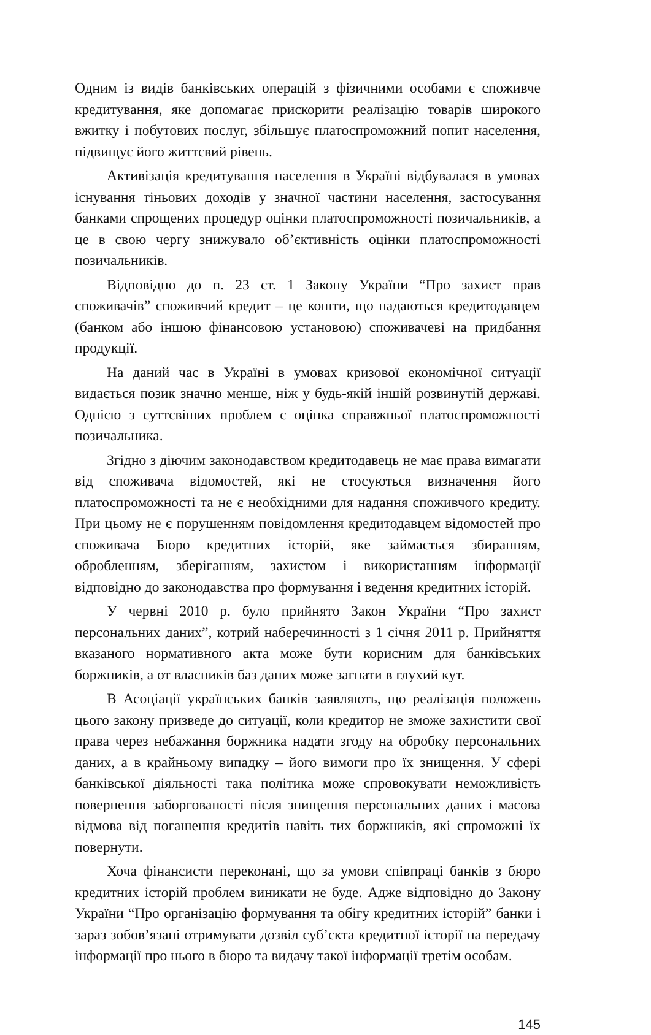Одним із видів банківських операцій з фізичними особами є споживче кредитування, яке допомагає прискорити реалізацію товарів широкого вжитку і побутових послуг, збільшує платоспроможний попит населення, підвищує його життєвий рівень.
Активізація кредитування населення в Україні відбувалася в умовах існування тіньових доходів у значної частини населення, застосування банками спрощених процедур оцінки платоспроможності позичальників, а це в свою чергу знижувало об’єктивність оцінки платоспроможності позичальників.
Відповідно до п. 23 ст. 1 Закону України “Про захист прав споживачів” споживчий кредит – це кошти, що надаються кредитодавцем (банком або іншою фінансовою установою) споживачеві на придбання продукції.
На даний час в Україні в умовах кризової економічної ситуації видається позик значно менше, ніж у будь-якій іншій розвинутій державі. Однією з суттєвіших проблем є оцінка справжньої платоспроможності позичальника.
Згідно з діючим законодавством кредитодавець не має права вимагати від споживача відомостей, які не стосуються визначення його платоспроможності та не є необхідними для надання споживчого кредиту. При цьому не є порушенням повідомлення кредитодавцем відомостей про споживача Бюро кредитних історій, яке займається збиранням, обробленням, зберіганням, захистом і використанням інформації відповідно до законодавства про формування і ведення кредитних історій.
У червні 2010 р. було прийнято Закон України “Про захист персональних даних”, котрий наберечинності з 1 січня 2011 р. Прийняття вказаного нормативного акта може бути корисним для банківських боржників, а от власників баз даних може загнати в глухий кут.
В Асоціації українських банків заявляють, що реалізація положень цього закону призведе до ситуації, коли кредитор не зможе захистити свої права через небажання боржника надати згоду на обробку персональних даних, а в крайньому випадку – його вимоги про їх знищення. У сфері банківської діяльності така політика може спровокувати неможливість повернення заборгованості після знищення персональних даних і масова відмова від погашення кредитів навіть тих боржників, які спроможні їх повернути.
Хоча фінансисти переконані, що за умови співпраці банків з бюро кредитних історій проблем виникати не буде. Адже відповідно до Закону України “Про організацію формування та обігу кредитних історій” банки і зараз зобов’язані отримувати дозвіл суб’єкта кредитної історії на передачу інформації про нього в бюро та видачу такої інформації третім особам.
145